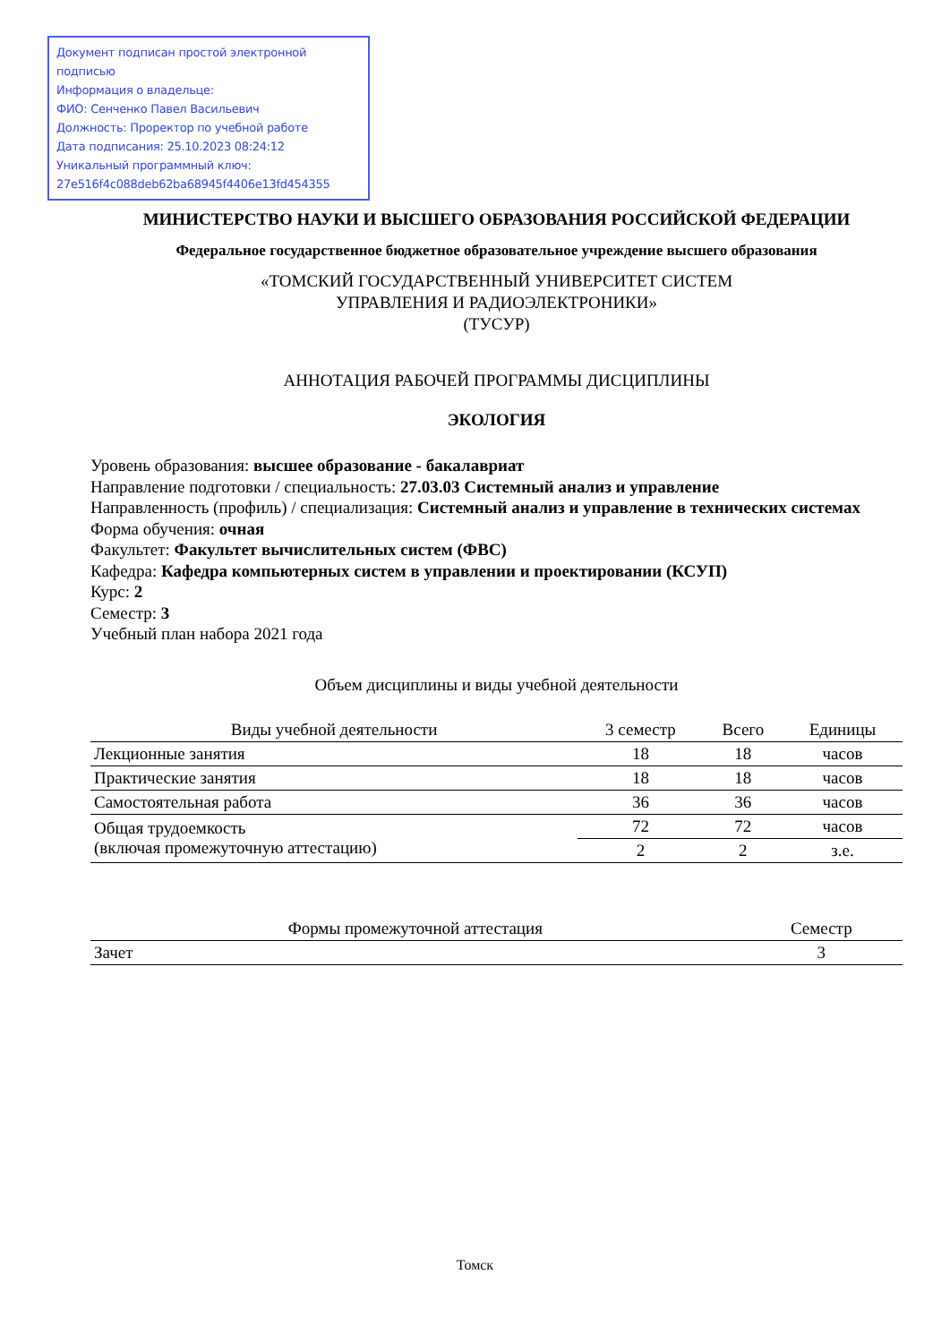Документ подписан простой электронной подписью
Информация о владельце:
ФИО: Сенченко Павел Васильевич
Должность: Проректор по учебной работе
Дата подписания: 25.10.2023 08:24:12
Уникальный программный ключ:
27e516f4c088deb62ba68945f4406e13fd454355
МИНИСТЕРСТВО НАУКИ И ВЫСШЕГО ОБРАЗОВАНИЯ РОССИЙСКОЙ ФЕДЕРАЦИИ
Федеральное государственное бюджетное образовательное учреждение высшего образования
«ТОМСКИЙ ГОСУДАРСТВЕННЫЙ УНИВЕРСИТЕТ СИСТЕМ
УПРАВЛЕНИЯ И РАДИОЭЛЕКТРОНИКИ»
(ТУСУР)
АННОТАЦИЯ РАБОЧЕЙ ПРОГРАММЫ ДИСЦИПЛИНЫ
ЭКОЛОГИЯ
Уровень образования: высшее образование - бакалавриат
Направление подготовки / специальность: 27.03.03 Системный анализ и управление
Направленность (профиль) / специализация: Системный анализ и управление в технических системах
Форма обучения: очная
Факультет: Факультет вычислительных систем (ФВС)
Кафедра: Кафедра компьютерных систем в управлении и проектировании (КСУП)
Курс: 2
Семестр: 3
Учебный план набора 2021 года
Объем дисциплины и виды учебной деятельности
| Виды учебной деятельности | 3 семестр | Всего | Единицы |
| --- | --- | --- | --- |
| Лекционные занятия | 18 | 18 | часов |
| Практические занятия | 18 | 18 | часов |
| Самостоятельная работа | 36 | 36 | часов |
| Общая трудоемкость (включая промежуточную аттестацию) | 72 | 72 | часов |
| | 2 | 2 | з.е. |
| Формы промежуточной аттестация | Семестр |
| --- | --- |
| Зачет | 3 |
Томск